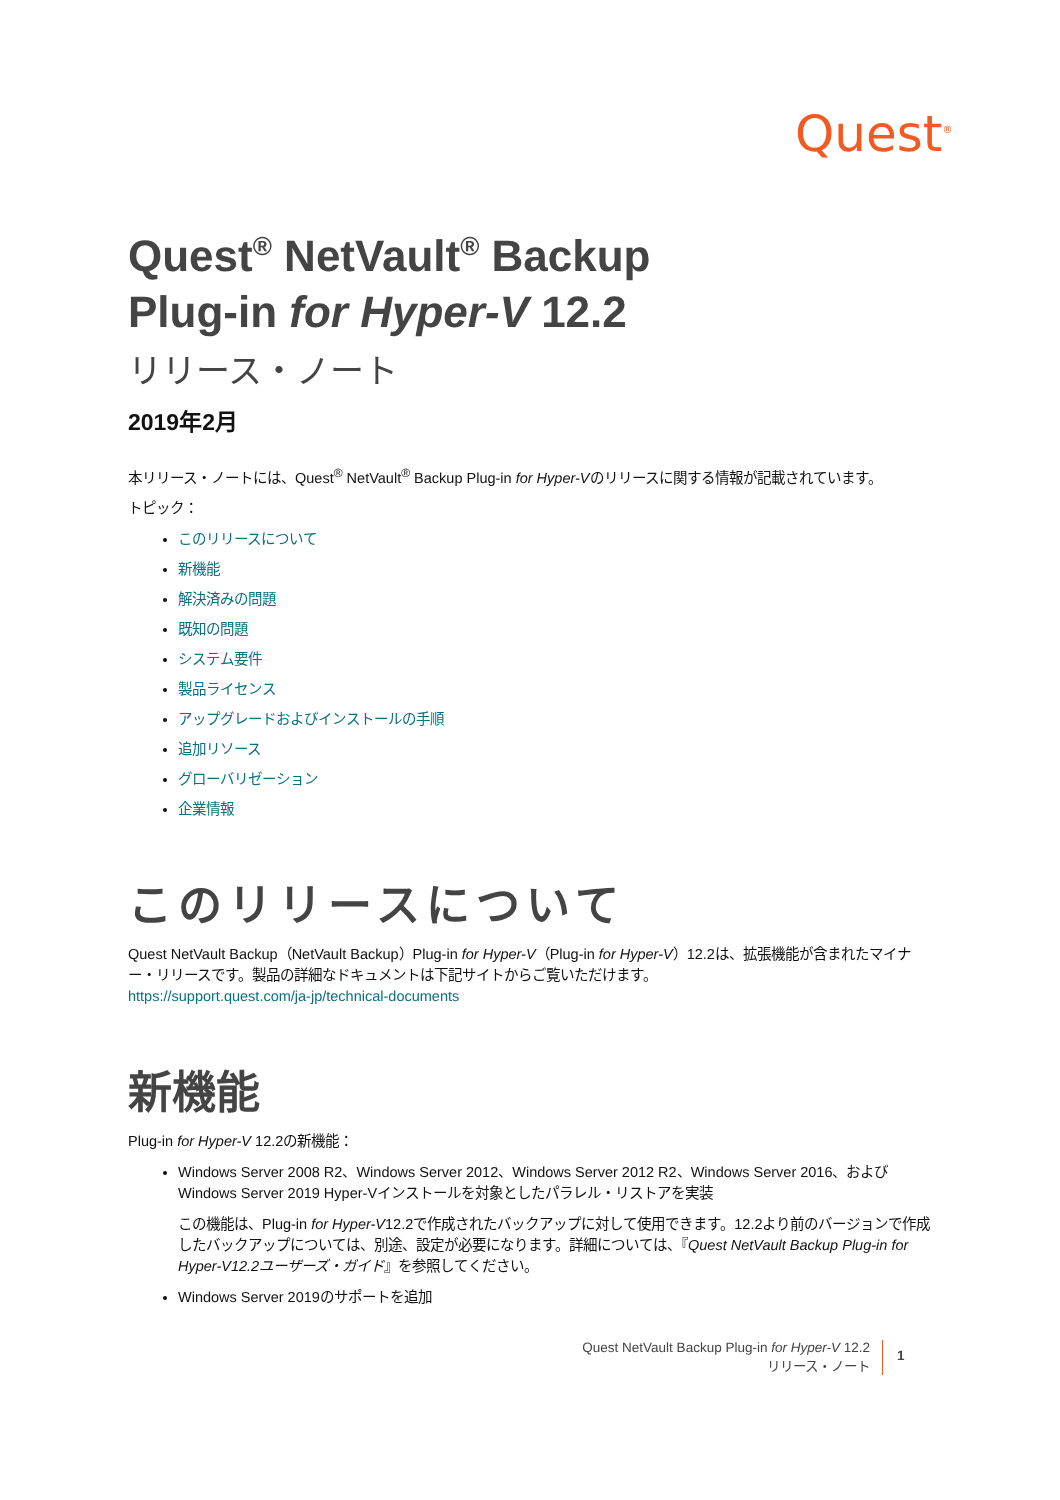Quest<sup>®</sup>
Quest<sup>®</sup> NetVault<sup>®</sup> Backup
Plug-in for Hyper-V 12.2
リリース・ノート
2019年2月
本リリース・ノートには、Quest<sup>®</sup> NetVault<sup>®</sup> Backup Plug-in for Hyper-Vのリリースに関する情報が記載されています。
トピック：
このリリースについて
新機能
解決済みの問題
既知の問題
システム要件
製品ライセンス
アップグレードおよびインストールの手順
追加リソース
グローバリゼーション
企業情報
このリリースについて
Quest NetVault Backup（NetVault Backup）Plug-in for Hyper-V（Plug-in for Hyper-V）12.2は、拡張機能が含まれたマイナー・リリースです。製品の詳細なドキュメントは下記サイトからご覧いただけます。
https://support.quest.com/ja-jp/technical-documents
新機能
Plug-in for Hyper-V 12.2の新機能：
Windows Server 2008 R2、Windows Server 2012、Windows Server 2012 R2、Windows Server 2016、およびWindows Server 2019 Hyper-Vインストールを対象としたパラレル・リストアを実装
この機能は、Plug-in for Hyper-V12.2で作成されたバックアップに対して使用できます。12.2より前のバージョンで作成したバックアップについては、別途、設定が必要になります。詳細については、『Quest NetVault Backup Plug-in for Hyper-V12.2ユーザーズ・ガイド』を参照してください。
Windows Server 2019のサポートを追加
Quest NetVault Backup Plug-in for Hyper-V 12.2
リリース・ノート
1